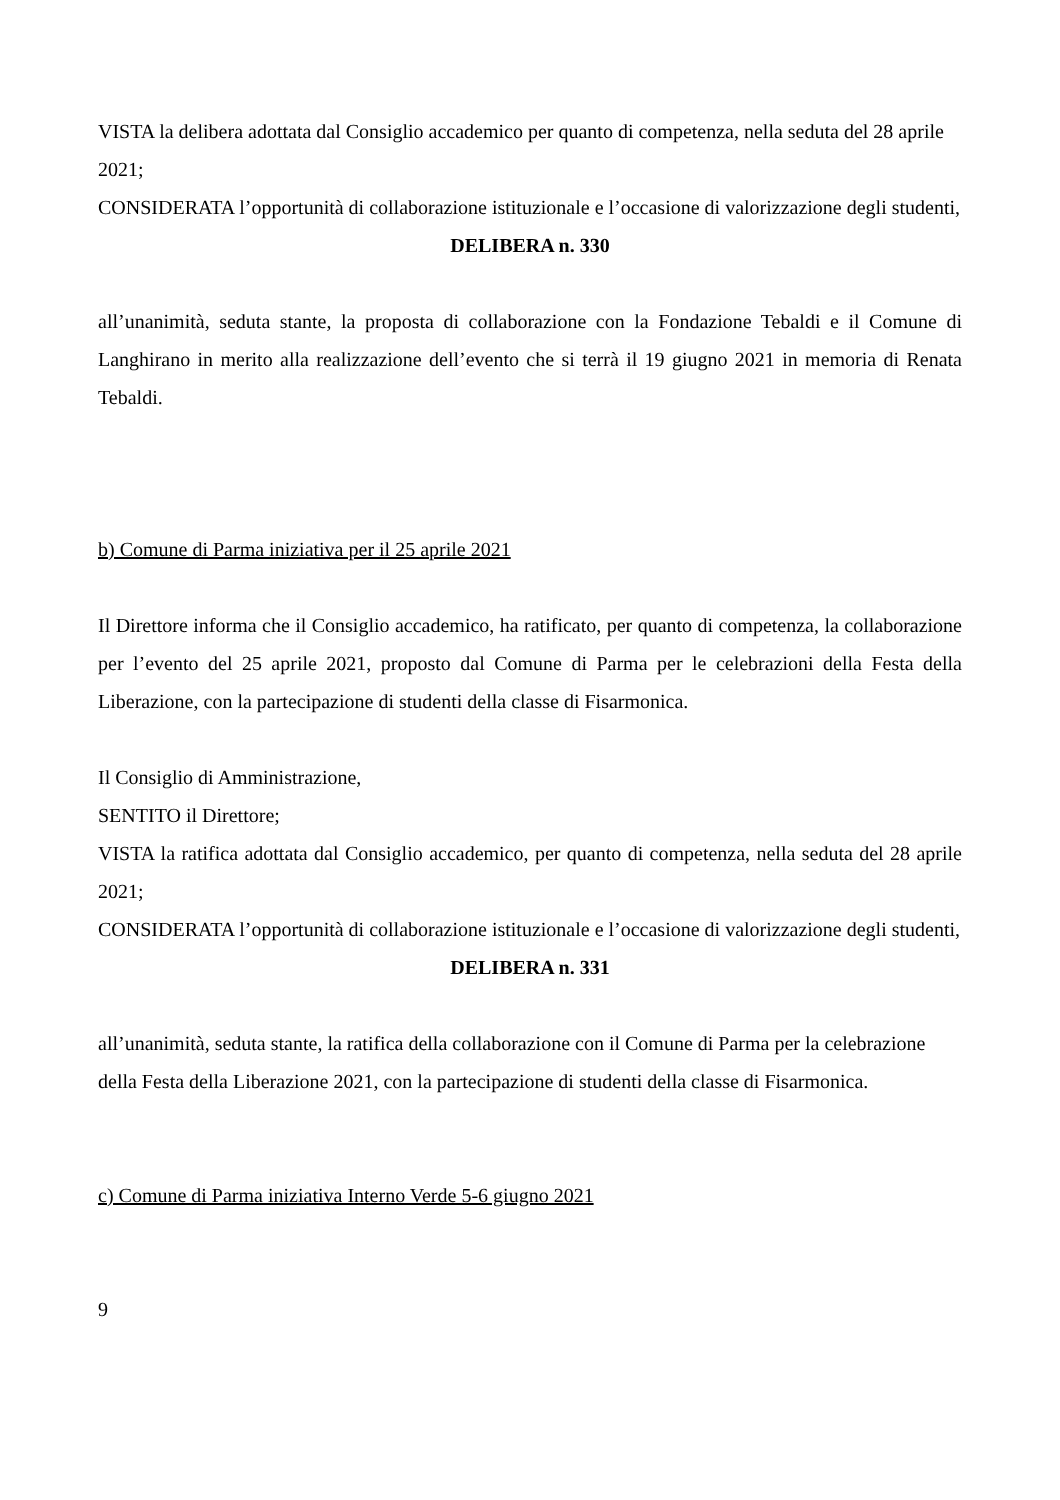VISTA la delibera adottata dal Consiglio accademico per quanto di competenza, nella seduta del 28 aprile 2021;
CONSIDERATA l’opportunità di collaborazione istituzionale e l’occasione di valorizzazione degli studenti,
DELIBERA n. 330
all’unanimità, seduta stante, la proposta di collaborazione con la Fondazione Tebaldi e il Comune di Langhirano in merito alla realizzazione dell’evento che si terrà il 19 giugno 2021 in memoria di Renata Tebaldi.
b) Comune di Parma iniziativa per il 25 aprile 2021
Il Direttore informa che il Consiglio accademico, ha ratificato, per quanto di competenza, la collaborazione per l’evento del 25 aprile 2021, proposto dal Comune di Parma per le celebrazioni della Festa della Liberazione, con la partecipazione di studenti della classe di Fisarmonica.
Il Consiglio di Amministrazione,
SENTITO il Direttore;
VISTA la ratifica adottata dal Consiglio accademico, per quanto di competenza, nella seduta del 28 aprile 2021;
CONSIDERATA l’opportunità di collaborazione istituzionale e l’occasione di valorizzazione degli studenti,
DELIBERA n. 331
all’unanimità, seduta stante, la ratifica della collaborazione con il Comune di Parma per la celebrazione
della Festa della Liberazione 2021, con la partecipazione di studenti della classe di Fisarmonica.
c) Comune di Parma iniziativa Interno Verde 5-6 giugno 2021
9